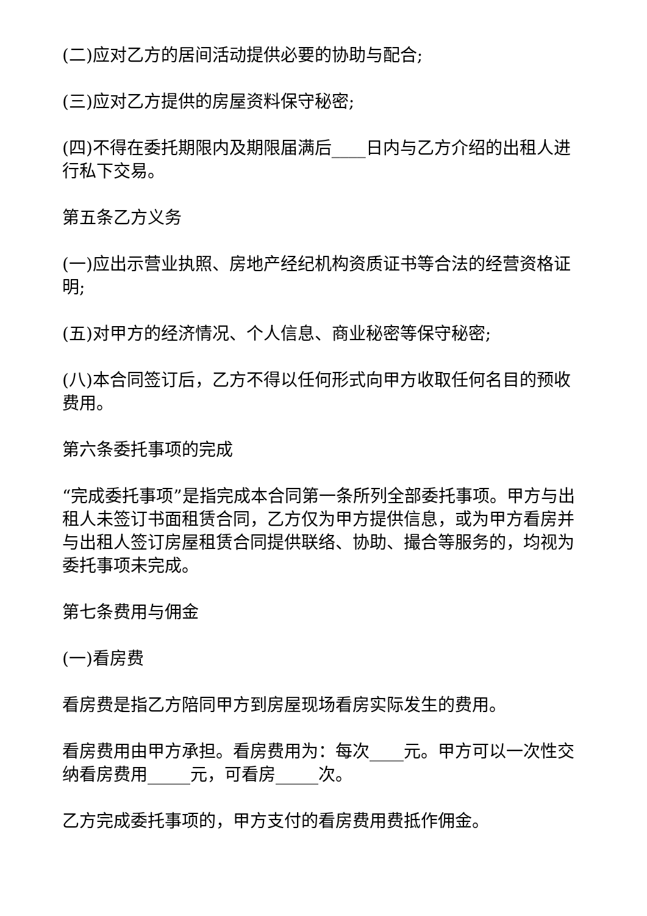(二)应对乙方的居间活动提供必要的协助与配合;
(三)应对乙方提供的房屋资料保守秘密;
(四)不得在委托期限内及期限届满后____日内与乙方介绍的出租人进行私下交易。
第五条乙方义务
(一)应出示营业执照、房地产经纪机构资质证书等合法的经营资格证明;
(五)对甲方的经济情况、个人信息、商业秘密等保守秘密;
(八)本合同签订后，乙方不得以任何形式向甲方收取任何名目的预收费用。
第六条委托事项的完成
“完成委托事项”是指完成本合同第一条所列全部委托事项。甲方与出租人未签订书面租赁合同，乙方仅为甲方提供信息，或为甲方看房并与出租人签订房屋租赁合同提供联络、协助、撮合等服务的，均视为委托事项未完成。
第七条费用与佣金
(一)看房费
看房费是指乙方陪同甲方到房屋现场看房实际发生的费用。
看房费用由甲方承担。看房费用为：每次____元。甲方可以一次性交纳看房费用_____元，可看房_____次。
乙方完成委托事项的，甲方支付的看房费用费抵作佣金。